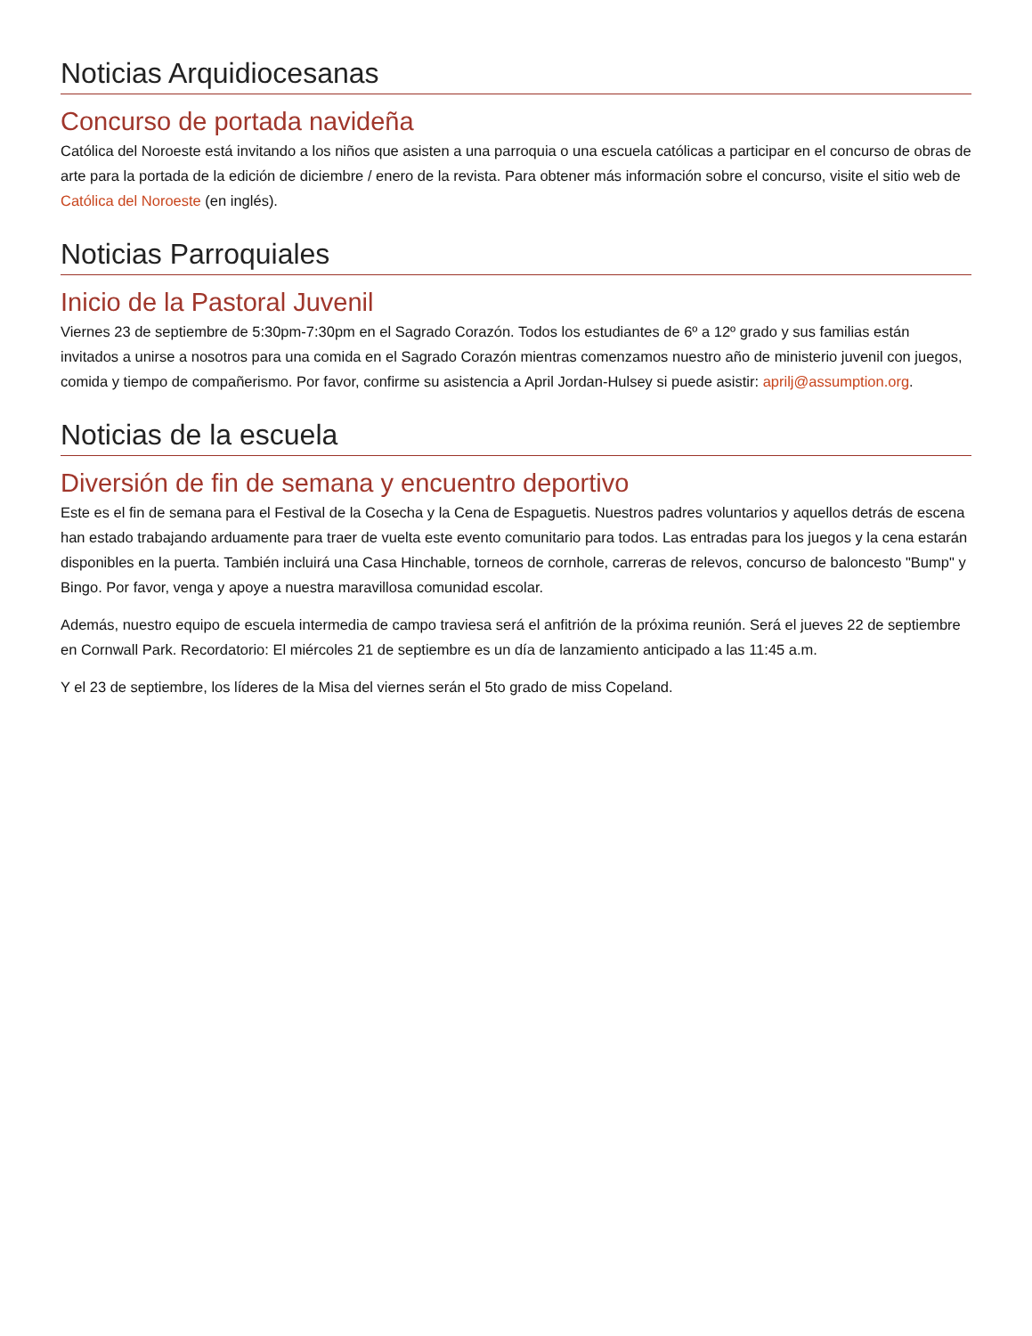Noticias Arquidiocesanas
Concurso de portada navideña
Católica del Noroeste está invitando a los niños que asisten a una parroquia o una escuela católicas a participar en el concurso de obras de arte para la portada de la edición de diciembre / enero de la revista. Para obtener más información sobre el concurso, visite el sitio web de Católica del Noroeste (en inglés).
Noticias Parroquiales
Inicio de la Pastoral Juvenil
Viernes 23 de septiembre de 5:30pm-7:30pm en el Sagrado Corazón. Todos los estudiantes de 6º a 12º grado y sus familias están invitados a unirse a nosotros para una comida en el Sagrado Corazón mientras comenzamos nuestro año de ministerio juvenil con juegos, comida y tiempo de compañerismo. Por favor, confirme su asistencia a April Jordan-Hulsey si puede asistir: aprilj@assumption.org.
Noticias de la escuela
Diversión de fin de semana y encuentro deportivo
Este es el fin de semana para el Festival de la Cosecha y la Cena de Espaguetis. Nuestros padres voluntarios y aquellos detrás de escena han estado trabajando arduamente para traer de vuelta este evento comunitario para todos. Las entradas para los juegos y la cena estarán disponibles en la puerta. También incluirá una Casa Hinchable, torneos de cornhole, carreras de relevos, concurso de baloncesto "Bump" y Bingo. Por favor, venga y apoye a nuestra maravillosa comunidad escolar.
Además, nuestro equipo de escuela intermedia de campo traviesa será el anfitrión de la próxima reunión. Será el jueves 22 de septiembre en Cornwall Park. Recordatorio: El miércoles 21 de septiembre es un día de lanzamiento anticipado a las 11:45 a.m.
Y el 23 de septiembre, los líderes de la Misa del viernes serán el 5to grado de miss Copeland.